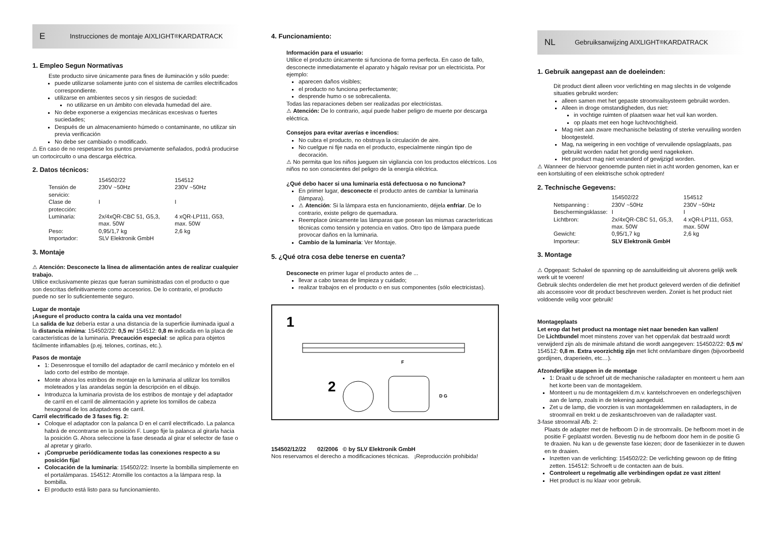E Instrucciones de montaje AIXLIGHT<sup>®</sup> KARDATRACK
1. Empleo Segun Normativas
Este producto sirve únicamente para fines de iluminación y sólo puede:
puede utilizarse solamente junto con el sistema de carriles electrificados correspondiente.
utilizarse en ambientes secos y sin riesgos de suciedad:
no utilizarse en un ámbito con elevada humedad del aire.
No debe exponerse a exigencias mecánicas excesivas o fuertes suciedades;
Después de un almacenamiento húmedo o contaminante, no utilizar sin previa verificación
No debe ser cambiado o modificado.
⚠ En caso de no respetarse los puntos previamente señalados, podrá producirse un cortocircuito o una descarga eléctrica.
2. Datos técnicos:
| | 154502/22 | 154512 |
| Tensión de servicio: | 230V ~50Hz | 230V ~50Hz |
| Clase de protección: | I | I |
| Luminaria: | 2x/4xQR-CBC 51, G5,3, max. 50W | 4 xQR-LP111, G53, max. 50W |
| Peso: | 0,95/1,7 kg | 2,6 kg |
| Importador: | SLV Elektronik GmbH | |
3. Montaje
⚠ Atención: Desconecte la línea de alimentación antes de realizar cualquier trabajo.
Utilice exclusivamente piezas que fueran suministradas con el producto o que son descritas definitivamente como accesorios. De lo contrario, el producto puede no ser lo suficientemente seguro.
Lugar de montaje
¡Asegure el producto contra la caída una vez montado!
La salida de luz debería estar a una distancia de la superficie iluminada igual a la distancia mínima: 154502/22: 0,5 m/ 154512: 0,8 m indicada en la placa de características de la luminaria. Precaución especial: se aplica para objetos fácilmente inflamables (p.ej. telones, cortinas, etc.).
Pasos de montaje
1: Desenrosque el tornillo del adaptador de carril mecánico y móntelo en el lado corto del estribo de montaje.
Monte ahora los estribos de montaje en la luminaria al utilizar los tornillos moleteados y las arandelas según la descripción en el dibujo.
Introduzca la luminaria provista de los estribos de montaje y del adaptador de carril en el carril de alimentación y apriete los tornillos de cabeza hexagonal de los adaptadores de carril.
Carril electrificado de 3 fases fig. 2:
Coloque el adaptador con la palanca D en el carril electrificado. La palanca habrá de encontrarse en la posición F. Luego fije la palanca al girarla hacia la posición G. Ahora seleccione la fase deseada al girar el selector de fase o al apretar y girarlo.
¡Compruebe periódicamente todas las conexiones respecto a su posición fija!
Colocación de la luminaria: 154502/22: Inserte la bombilla simplemente en el portalámparas. 154512: Atornille los contactos a la lámpara resp. la bombilla.
El producto está listo para su funcionamiento.
4. Funcionamiento:
Información para el usuario:
Utilice el producto únicamente si funciona de forma perfecta. En caso de fallo, desconecte inmediatamente el aparato y hágalo revisar por un electricista. Por ejemplo:
aparecen daños visibles;
el producto no funciona perfectamente;
desprende humo o se sobrecalienta.
Todas las reparaciones deben ser realizadas por electricistas.
⚠ Atención: De lo contrario, aquí puede haber peligro de muerte por descarga eléctrica.
Consejos para evitar averías e incendios:
No cubra el producto, no obstruya la circulación de aire.
No cuelgue ni fije nada en el producto, especialmente ningún tipo de decoración.
⚠ No permita que los niños jueguen sin vigilancia con los productos eléctricos. Los niños no son conscientes del peligro de la energía eléctrica.
¿Qué debo hacer si una luminaria está defectuosa o no funciona?
En primer lugar, desconecte el producto antes de cambiar la luminaria (lámpara).
⚠ Atención: Si la lámpara esta en funcionamiento, déjela enfriar. De lo contrario, existe peligro de quemadura.
Reemplace únicamente las lámparas que posean las mismas características técnicas como tensión y potencia en vatios. Otro tipo de lámpara puede provocar daños en la luminaria.
Cambio de la luminaria: Ver Montaje.
5. ¿Qué otra cosa debe tenerse en cuenta?
Desconecte en primer lugar el producto antes de ...
llevar a cabo tareas de limpieza y cuidado;
realizar trabajos en el producto o en sus componentes (sólo electricistas).
1
2
F
D G
154502/12/22 02/2006 © by SLV Elektronik GmbH
Nos reservamos el derecho a modificaciones técnicas. ¡Reproducción prohibida!
NL Gebruiksanwijzing AIXLIGHT<sup>®</sup> KARDATRACK
1. Gebruik aangepast aan de doeleinden:
Dit product dient alleen voor verlichting en mag slechts in de volgende situaties gebruikt worden:
alleen samen met het gepaste stroomrailsysteem gebruikt worden.
Alleen in droge omstandigheden, dus niet:
in vochtige ruimten of plaatsen waar het vuil kan worden.
op plaats met een hoge luchtvochtigheid.
Mag niet aan zware mechanische belasting of sterke vervuiling worden blootgesteld.
Mag, na weigering in een vochtige of vervuilende opslagplaats, pas gebruikt worden nadat het grondig werd nagekeken.
Het product mag niet veranderd of gewijzigd worden.
⚠ Wanneer de hiervoor genoemde punten niet in acht worden genomen, kan er een kortsluiting of een elektrische schok optreden!
2. Technische Gegevens:
| | 154502/22 | 154512 |
| Netspanning : | 230V ~50Hz | 230V ~50Hz |
| Beschermingsklasse: | I | I |
| Lichtbron: | 2x/4xQR-CBC 51, G5,3, max. 50W | 4 xQR-LP111, G53, max. 50W |
| Gewicht: | 0,95/1,7 kg | 2,6 kg |
| Importeur: | SLV Elektronik GmbH | |
3. Montage
⚠ Opgepast: Schakel de spanning op de aansluitleiding uit alvorens gelijk welk werk uit te voeren!
Gebruik slechts onderdelen die met het product geleverd werden of die definitief als accessoire voor dit product beschreven werden. Zoniet is het product niet voldoende veilig voor gebruik!
Montageplaats
Let erop dat het product na montage niet naar beneden kan vallen!
De Lichtbundel moet minstens zover van het oppervlak dat bestraald wordt verwijderd zijn als de minimale afstand die wordt aangegeven: 154502/22: 0,5 m/ 154512: 0,8 m. Extra voorzichtig zijn met licht ontvlambare dingen (bijvoorbeeld gordijnen, draperieën, etc…).
Afzonderlijke stappen in de montage
1: Draait u de schroef uit de mechanische railadapter en monteert u hem aan het korte been van de montageklem.
Monteert u nu de montageklem d.m.v. kantelschroeven en onderlegschijven aan de lamp, zoals in de tekening aangeduid.
Zet u de lamp, die voorzien is van montageklemmen en railadapters, in de stroomrail en trekt u de zeskantschroeven van de railadapter vast.
3-fase stroomrail Afb. 2:
Plaats de adapter met de hefboom D in de stroomrails. De hefboom moet in de positie F geplaatst worden. Bevestig nu de hefboom door hem in de positie G te draaien. Nu kan u de gewenste fase kiezen; door de fasenkiezer in te duwen en te draaien.
Inzetten van de verlichting: 154502/22: De verlichting gewoon op de fitting zetten. 154512: Schroeft u de contacten aan de buis.
Controleert u regelmatig alle verbindingen opdat ze vast zitten!
Het product is nu klaar voor gebruik.